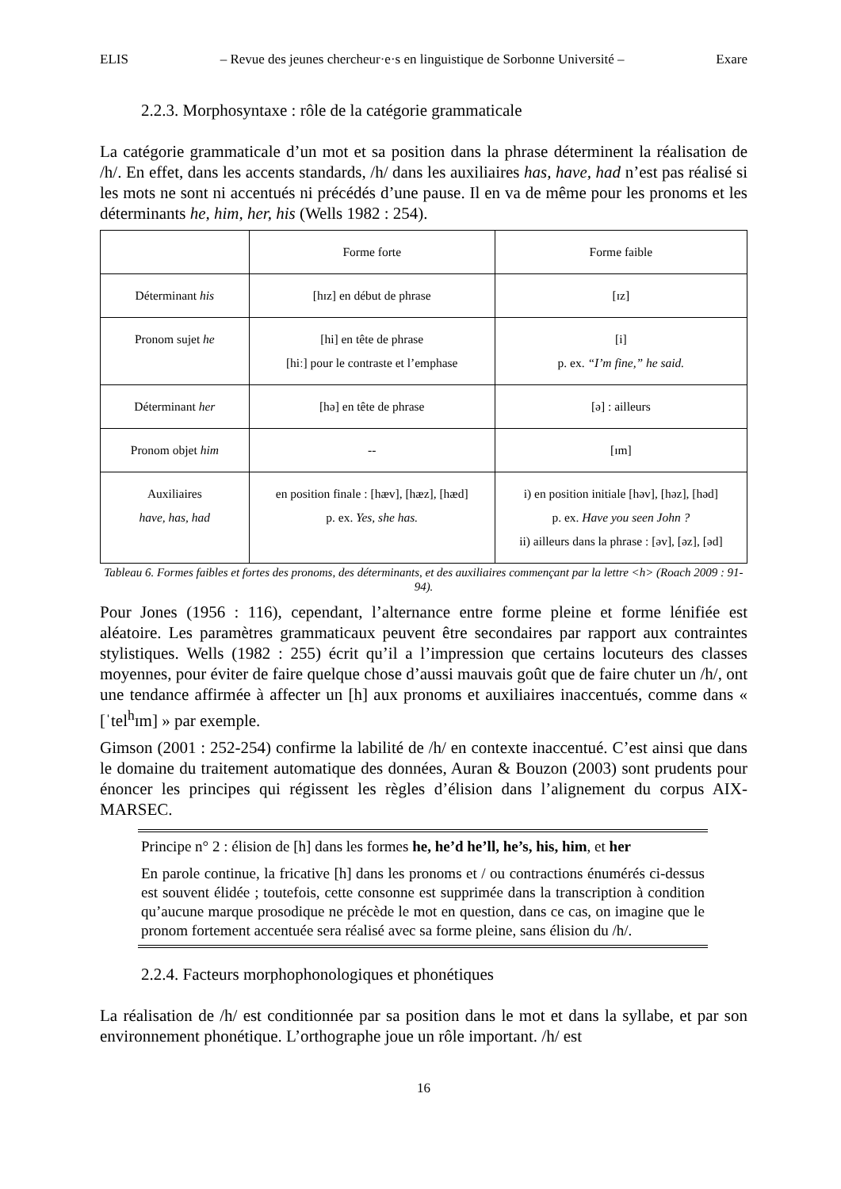ELIS – Revue des jeunes chercheur·e·s en linguistique de Sorbonne Université – Exare
2.2.3. Morphosyntaxe : rôle de la catégorie grammaticale
La catégorie grammaticale d’un mot et sa position dans la phrase déterminent la réalisation de /h/. En effet, dans les accents standards, /h/ dans les auxiliaires has, have, had n’est pas réalisé si les mots ne sont ni accentués ni précédés d’une pause. Il en va de même pour les pronoms et les déterminants he, him, her, his (Wells 1982 : 254).
| | Forme forte | Forme faible |
| Déterminant his | [hɪz] en début de phrase | [ɪz] |
| Pronom sujet he | [hi] en tête de phrase [hiː] pour le contraste et l’emphase | [i] p. ex. “I’m fine,” he said. |
| Déterminant her | [hə] en tête de phrase | [ə] : ailleurs |
| Pronom objet him | -- | [ɪm] |
| Auxiliaires have, has, had | en position finale : [hæv], [hæz], [hæd] p. ex. Yes, she has. | i) en position initiale [həv], [həz], [həd] p. ex. Have you seen John ? ii) ailleurs dans la phrase : [əv], [əz], [əd] |
Tableau 6. Formes faibles et fortes des pronoms, des déterminants, et des auxiliaires commençant par la lettre <h> (Roach 2009 : 91-94).
Pour Jones (1956 : 116), cependant, l’alternance entre forme pleine et forme lénifiée est aléatoire. Les paramètres grammaticaux peuvent être secondaires par rapport aux contraintes stylistiques. Wells (1982 : 255) écrit qu’il a l’impression que certains locuteurs des classes moyennes, pour éviter de faire quelque chose d’aussi mauvais goût que de faire chuter un /h/, ont une tendance affirmée à affecter un [h] aux pronoms et auxiliaires inaccentués, comme dans « [ˈtel<sup>h</sup>ɪm] » par exemple.
Gimson (2001 : 252-254) confirme la labilité de /h/ en contexte inaccentué. C’est ainsi que dans le domaine du traitement automatique des données, Auran & Bouzon (2003) sont prudents pour énoncer les principes qui régissent les règles d’élision dans l’alignement du corpus AIX-MARSEC.
Principe n° 2 : élision de [h] dans les formes he, he’d he’ll, he’s, his, him, et her
En parole continue, la fricative [h] dans les pronoms et / ou contractions énumérés ci-dessus est souvent élidée ; toutefois, cette consonne est supprimée dans la transcription à condition qu’aucune marque prosodique ne précède le mot en question, dans ce cas, on imagine que le pronom fortement accentuée sera réalisé avec sa forme pleine, sans élision du /h/.
2.2.4. Facteurs morphophonologiques et phonétiques
La réalisation de /h/ est conditionnée par sa position dans le mot et dans la syllabe, et par son environnement phonétique. L’orthographe joue un rôle important. /h/ est
16